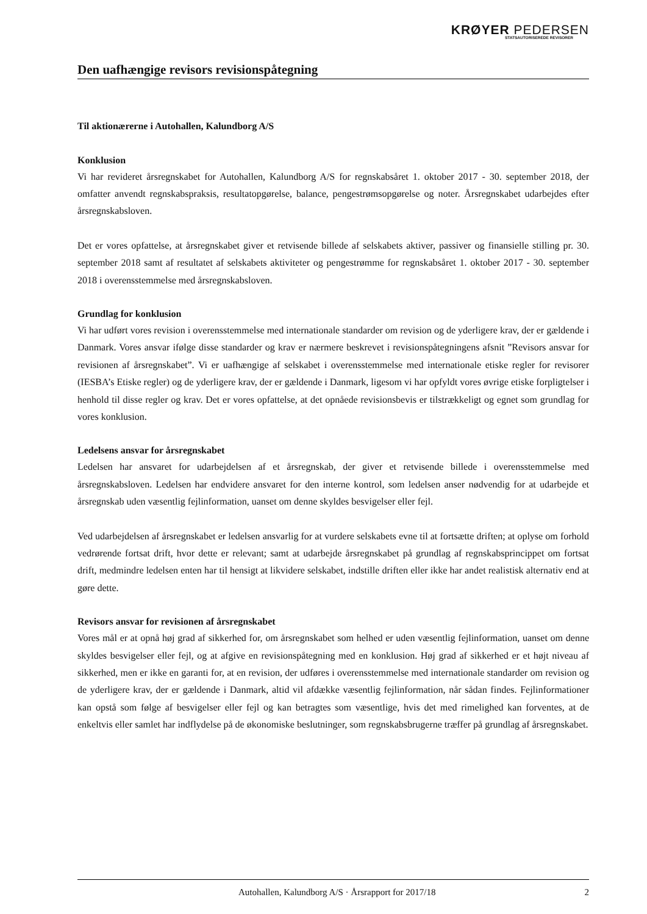KRØYER PEDERSEN
STATSAUTORISEREDE REVISORER
Den uafhængige revisors revisionspåtegning
Til aktionærerne i Autohallen, Kalundborg A/S
Konklusion
Vi har revideret årsregnskabet for Autohallen, Kalundborg A/S for regnskabsåret 1. oktober 2017 - 30. september 2018, der omfatter anvendt regnskabspraksis, resultatopgørelse, balance, pengestrømsopgørelse og noter. Årsregnskabet udarbejdes efter årsregnskabsloven.
Det er vores opfattelse, at årsregnskabet giver et retvisende billede af selskabets aktiver, passiver og finansielle stilling pr. 30. september 2018 samt af resultatet af selskabets aktiviteter og pengestrømme for regnskabsåret 1. oktober 2017 - 30. september 2018 i overensstemmelse med årsregnskabsloven.
Grundlag for konklusion
Vi har udført vores revision i overensstemmelse med internationale standarder om revision og de yderligere krav, der er gældende i Danmark. Vores ansvar ifølge disse standarder og krav er nærmere beskrevet i revisionspåtegningens afsnit ”Revisors ansvar for revisionen af årsregnskabet”. Vi er uafhængige af selskabet i overensstemmelse med internationale etiske regler for revisorer (IESBA’s Etiske regler) og de yderligere krav, der er gældende i Danmark, ligesom vi har opfyldt vores øvrige etiske forpligtelser i henhold til disse regler og krav. Det er vores opfattelse, at det opnåede revisionsbevis er tilstrækkeligt og egnet som grundlag for vores konklusion.
Ledelsens ansvar for årsregnskabet
Ledelsen har ansvaret for udarbejdelsen af et årsregnskab, der giver et retvisende billede i overensstemmelse med årsregnskabsloven. Ledelsen har endvidere ansvaret for den interne kontrol, som ledelsen anser nødvendig for at udarbejde et årsregnskab uden væsentlig fejlinformation, uanset om denne skyldes besvigelser eller fejl.
Ved udarbejdelsen af årsregnskabet er ledelsen ansvarlig for at vurdere selskabets evne til at fortsætte driften; at oplyse om forhold vedrørende fortsat drift, hvor dette er relevant; samt at udarbejde årsregnskabet på grundlag af regnskabsprincippet om fortsat drift, medmindre ledelsen enten har til hensigt at likvidere selskabet, indstille driften eller ikke har andet realistisk alternativ end at gøre dette.
Revisors ansvar for revisionen af årsregnskabet
Vores mål er at opnå høj grad af sikkerhed for, om årsregnskabet som helhed er uden væsentlig fejlinformation, uanset om denne skyldes besvigelser eller fejl, og at afgive en revisionspåtegning med en konklusion. Høj grad af sikkerhed er et højt niveau af sikkerhed, men er ikke en garanti for, at en revision, der udføres i overensstemmelse med internationale standarder om revision og de yderligere krav, der er gældende i Danmark, altid vil afdække væsentlig fejlinformation, når sådan findes. Fejlinformationer kan opstå som følge af besvigelser eller fejl og kan betragtes som væsentlige, hvis det med rimelighed kan forventes, at de enkeltvis eller samlet har indflydelse på de økonomiske beslutninger, som regnskabsbrugerne træffer på grundlag af årsregnskabet.
Autohallen, Kalundborg A/S · Årsrapport for 2017/18 2